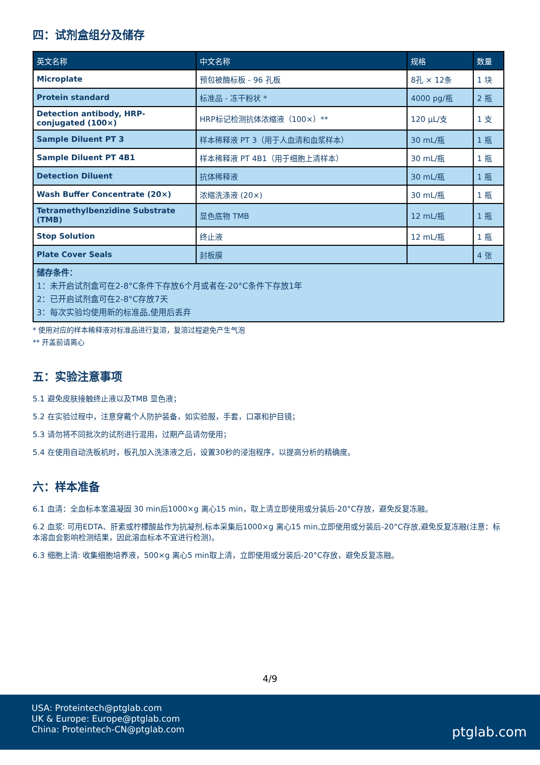四：试剂盒组分及储存
| 英文名称 | 中文名称 | 规格 | 数量 |
| --- | --- | --- | --- |
| Microplate | 预包被酶标板 - 96 孔板 | 8孔 × 12条 | 1 块 |
| Protein standard | 标准品 - 冻干粉状 * | 4000 pg/瓶 | 2 瓶 |
| Detection antibody, HRP-conjugated (100×) | HRP标记检测抗体浓缩液（100×）** | 120 µL/支 | 1 支 |
| Sample Diluent PT 3 | 样本稀释液 PT 3（用于人血清和血浆样本） | 30 mL/瓶 | 1 瓶 |
| Sample Diluent PT 4B1 | 样本稀释液 PT 4B1（用于细胞上清样本） | 30 mL/瓶 | 1 瓶 |
| Detection Diluent | 抗体稀释液 | 30 mL/瓶 | 1 瓶 |
| Wash Buffer Concentrate (20×) | 浓缩洗涤液 (20×) | 30 mL/瓶 | 1 瓶 |
| Tetramethylbenzidine Substrate (TMB) | 显色底物 TMB | 12 mL/瓶 | 1 瓶 |
| Stop Solution | 终止液 | 12 mL/瓶 | 1 瓶 |
| Plate Cover Seals | 封板膜 | | 4 张 |
| 储存条件： 1：未开启试剂盒可在2-8°C条件下存放6个月或者在-20°C条件下存放1年 2：已开启试剂盒可在2-8°C存放7天 3：每次实验均使用新的标准品,使用后丢弃 | | | |
* 使用对应的样本稀释液对标准品进行复溶，复溶过程避免产生气泡
** 开盖前请离心
五：实验注意事项
5.1 避免皮肤接触终止液以及TMB 显色液；
5.2 在实验过程中，注意穿戴个人防护装备，如实验服，手套，口罩和护目镜；
5.3 请勿将不同批次的试剂进行混用，过期产品请勿使用；
5.4 在使用自动洗板机时，板孔加入洗涤液之后，设置30秒的浸泡程序，以提高分析的精确度。
六：样本准备
6.1 血清：全血标本室温凝固 30 min后1000×g 离心15 min，取上清立即使用或分装后-20°C存放，避免反复冻融。
6.2 血浆: 可用EDTA、肝素或柠檬酸盐作为抗凝剂,标本采集后1000×g 离心15 min,立即使用或分装后-20°C存放,避免反复冻融(注意：标本溶血会影响检测结果，因此溶血标本不宜进行检测)。
6.3 细胞上清: 收集细胞培养液，500×g 离心5 min取上清，立即使用或分装后-20°C存放，避免反复冻融。
4/9
USA: Proteintech@ptglab.com
UK & Europe: Europe@ptglab.com
China: Proteintech-CN@ptglab.com
ptglab.com